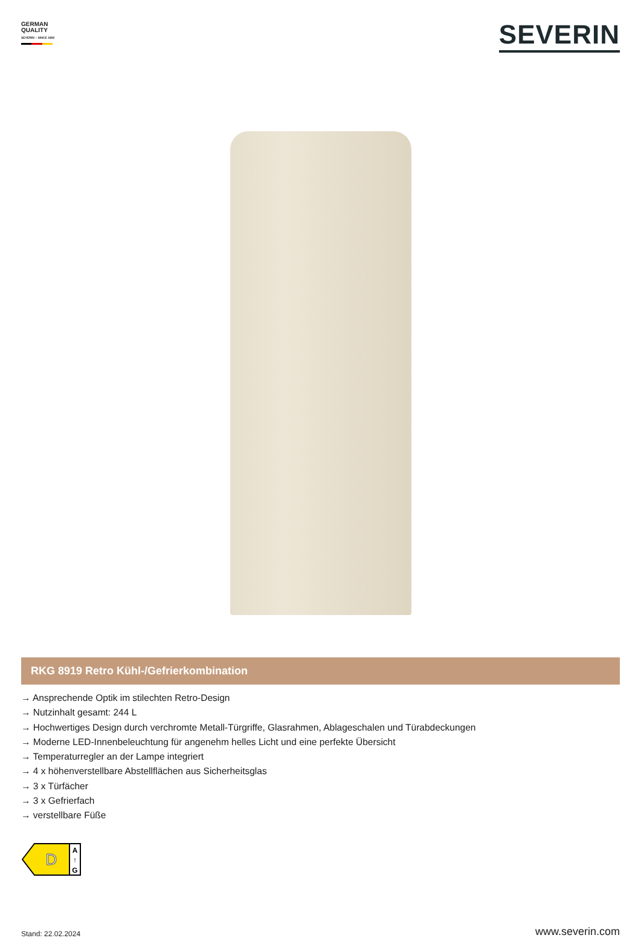GERMAN
QUALITY
SEVERIN – SINCE 1892
SEVERIN
RKG 8919 Retro Kühl-/Gefrierkombination
→ Ansprechende Optik im stilechten Retro-Design
→ Nutzinhalt gesamt: 244 L
→ Hochwertiges Design durch verchromte Metall-Türgriffe, Glasrahmen, Ablageschalen und Türabdeckungen
→ Moderne LED-Innenbeleuchtung für angenehm helles Licht und eine perfekte Übersicht
→ Temperaturregler an der Lampe integriert
→ 4 x höhenverstellbare Abstellflächen aus Sicherheitsglas
→ 3 x Türfächer
→ 3 x Gefrierfach
→ verstellbare Füße
D
A
↑
G
Stand: 22.02.2024 www.severin.com